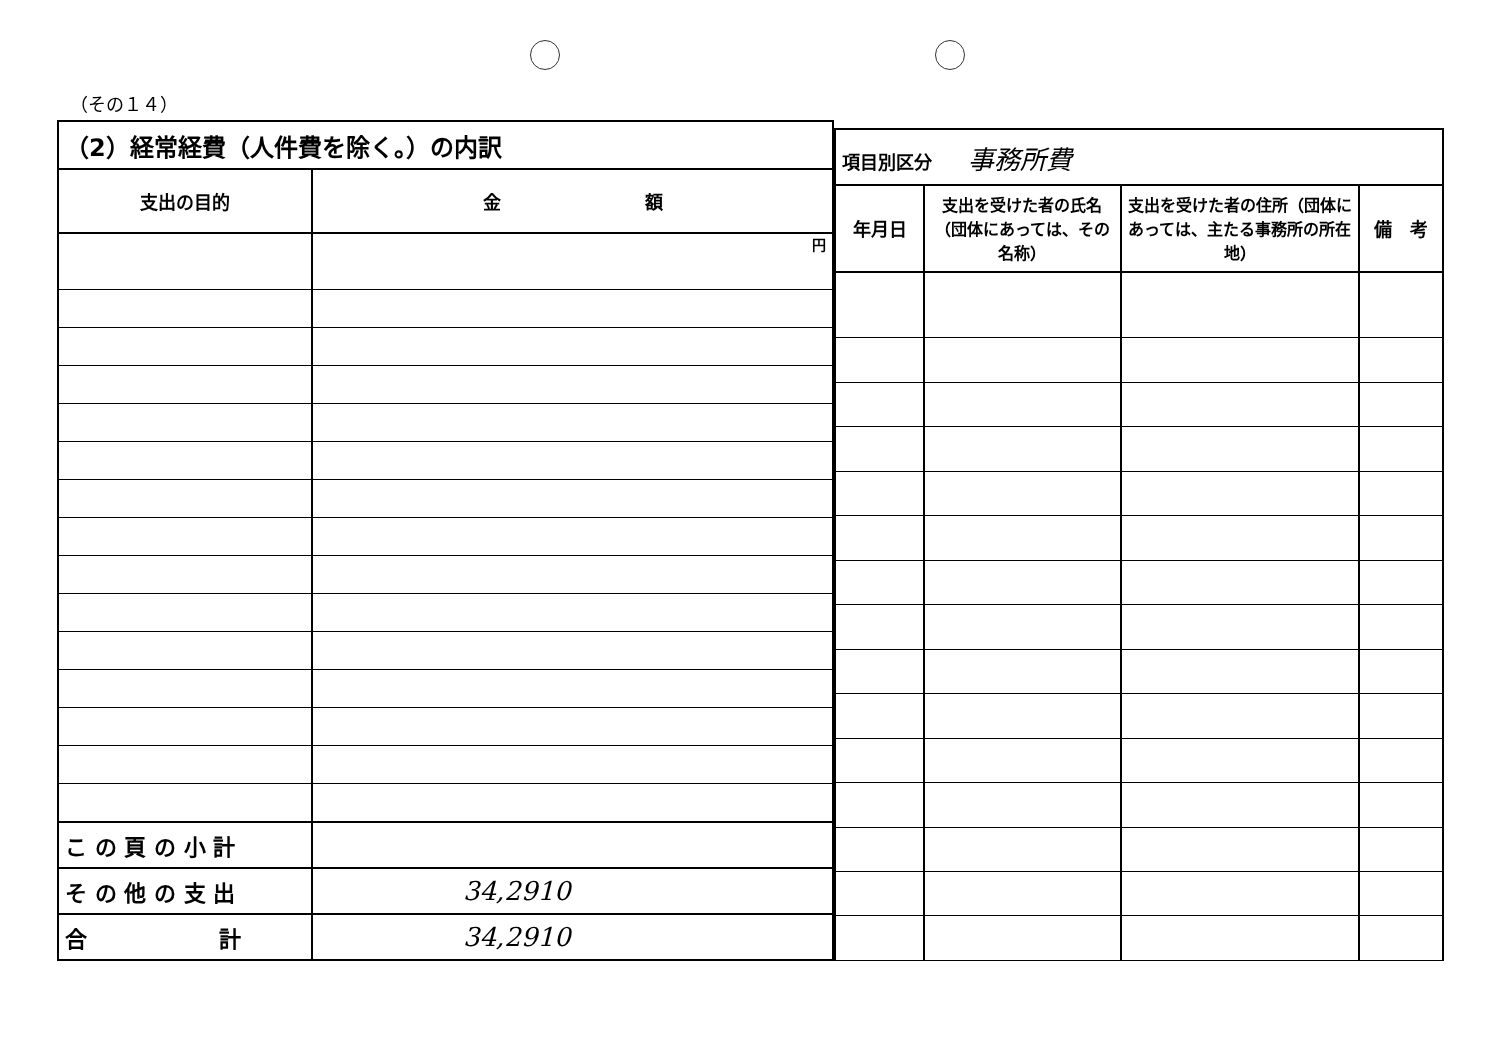（その１４）
| （2）経常経費（人件費を除く。）の内訳 | |
| --- | --- |
| 支出の目的 | 金 額 |
| | 円 |
| こ の 頁 の 小 計 | |
| そ の 他 の 支 出 | 34,2910 |
| 合 計 | 34,2910 |
| 項目別区分 事務所費 | | | |
| --- | --- | --- | --- |
| 年月日 | 支出を受けた者の氏名（団体にあっては、その名称） | 支出を受けた者の住所（団体にあっては、主たる事務所の所在地） | 備 考 |